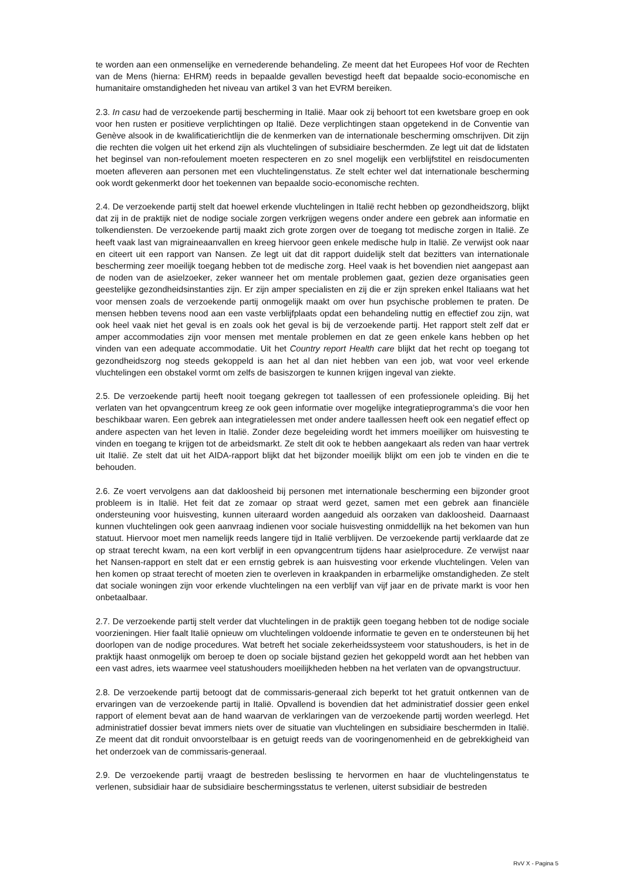te worden aan een onmenselijke en vernederende behandeling. Ze meent dat het Europees Hof voor de Rechten van de Mens (hierna: EHRM) reeds in bepaalde gevallen bevestigd heeft dat bepaalde socio-economische en humanitaire omstandigheden het niveau van artikel 3 van het EVRM bereiken.
2.3. In casu had de verzoekende partij bescherming in Italië. Maar ook zij behoort tot een kwetsbare groep en ook voor hen rusten er positieve verplichtingen op Italië. Deze verplichtingen staan opgetekend in de Conventie van Genève alsook in de kwalificatierichtlijn die de kenmerken van de internationale bescherming omschrijven. Dit zijn die rechten die volgen uit het erkend zijn als vluchtelingen of subsidiaire beschermden. Ze legt uit dat de lidstaten het beginsel van non-refoulement moeten respecteren en zo snel mogelijk een verblijfstitel en reisdocumenten moeten afleveren aan personen met een vluchtelingenstatus. Ze stelt echter wel dat internationale bescherming ook wordt gekenmerkt door het toekennen van bepaalde socio-economische rechten.
2.4. De verzoekende partij stelt dat hoewel erkende vluchtelingen in Italië recht hebben op gezondheidszorg, blijkt dat zij in de praktijk niet de nodige sociale zorgen verkrijgen wegens onder andere een gebrek aan informatie en tolkendiensten. De verzoekende partij maakt zich grote zorgen over de toegang tot medische zorgen in Italië. Ze heeft vaak last van migraineaanvallen en kreeg hiervoor geen enkele medische hulp in Italië. Ze verwijst ook naar en citeert uit een rapport van Nansen. Ze legt uit dat dit rapport duidelijk stelt dat bezitters van internationale bescherming zeer moeilijk toegang hebben tot de medische zorg. Heel vaak is het bovendien niet aangepast aan de noden van de asielzoeker, zeker wanneer het om mentale problemen gaat, gezien deze organisaties geen geestelijke gezondheidsinstanties zijn. Er zijn amper specialisten en zij die er zijn spreken enkel Italiaans wat het voor mensen zoals de verzoekende partij onmogelijk maakt om over hun psychische problemen te praten. De mensen hebben tevens nood aan een vaste verblijfplaats opdat een behandeling nuttig en effectief zou zijn, wat ook heel vaak niet het geval is en zoals ook het geval is bij de verzoekende partij. Het rapport stelt zelf dat er amper accommodaties zijn voor mensen met mentale problemen en dat ze geen enkele kans hebben op het vinden van een adequate accommodatie. Uit het Country report Health care blijkt dat het recht op toegang tot gezondheidszorg nog steeds gekoppeld is aan het al dan niet hebben van een job, wat voor veel erkende vluchtelingen een obstakel vormt om zelfs de basiszorgen te kunnen krijgen ingeval van ziekte.
2.5. De verzoekende partij heeft nooit toegang gekregen tot taallessen of een professionele opleiding. Bij het verlaten van het opvangcentrum kreeg ze ook geen informatie over mogelijke integratieprogramma’s die voor hen beschikbaar waren. Een gebrek aan integratielessen met onder andere taallessen heeft ook een negatief effect op andere aspecten van het leven in Italië. Zonder deze begeleiding wordt het immers moeilijker om huisvesting te vinden en toegang te krijgen tot de arbeidsmarkt. Ze stelt dit ook te hebben aangekaart als reden van haar vertrek uit Italië. Ze stelt dat uit het AIDA-rapport blijkt dat het bijzonder moeilijk blijkt om een job te vinden en die te behouden.
2.6. Ze voert vervolgens aan dat dakloosheid bij personen met internationale bescherming een bijzonder groot probleem is in Italië. Het feit dat ze zomaar op straat werd gezet, samen met een gebrek aan financiële ondersteuning voor huisvesting, kunnen uiteraard worden aangeduid als oorzaken van dakloosheid. Daarnaast kunnen vluchtelingen ook geen aanvraag indienen voor sociale huisvesting onmiddellijk na het bekomen van hun statuut. Hiervoor moet men namelijk reeds langere tijd in Italië verblijven. De verzoekende partij verklaarde dat ze op straat terecht kwam, na een kort verblijf in een opvangcentrum tijdens haar asielprocedure. Ze verwijst naar het Nansen-rapport en stelt dat er een ernstig gebrek is aan huisvesting voor erkende vluchtelingen. Velen van hen komen op straat terecht of moeten zien te overleven in kraakpanden in erbarmelijke omstandigheden. Ze stelt dat sociale woningen zijn voor erkende vluchtelingen na een verblijf van vijf jaar en de private markt is voor hen onbetaalbaar.
2.7. De verzoekende partij stelt verder dat vluchtelingen in de praktijk geen toegang hebben tot de nodige sociale voorzieningen. Hier faalt Italië opnieuw om vluchtelingen voldoende informatie te geven en te ondersteunen bij het doorlopen van de nodige procedures. Wat betreft het sociale zekerheidssysteem voor statushouders, is het in de praktijk haast onmogelijk om beroep te doen op sociale bijstand gezien het gekoppeld wordt aan het hebben van een vast adres, iets waarmee veel statushouders moeilijkheden hebben na het verlaten van de opvangstructuur.
2.8. De verzoekende partij betoogt dat de commissaris-generaal zich beperkt tot het gratuit ontkennen van de ervaringen van de verzoekende partij in Italië. Opvallend is bovendien dat het administratief dossier geen enkel rapport of element bevat aan de hand waarvan de verklaringen van de verzoekende partij worden weerlegd. Het administratief dossier bevat immers niets over de situatie van vluchtelingen en subsidiaire beschermden in Italië. Ze meent dat dit ronduit onvoorstelbaar is en getuigt reeds van de vooringenomenheid en de gebrekkigheid van het onderzoek van de commissaris-generaal.
2.9. De verzoekende partij vraagt de bestreden beslissing te hervormen en haar de vluchtelingenstatus te verlenen, subsidiair haar de subsidiaire beschermingsstatus te verlenen, uiterst subsidiair de bestreden
RvV X - Pagina 5